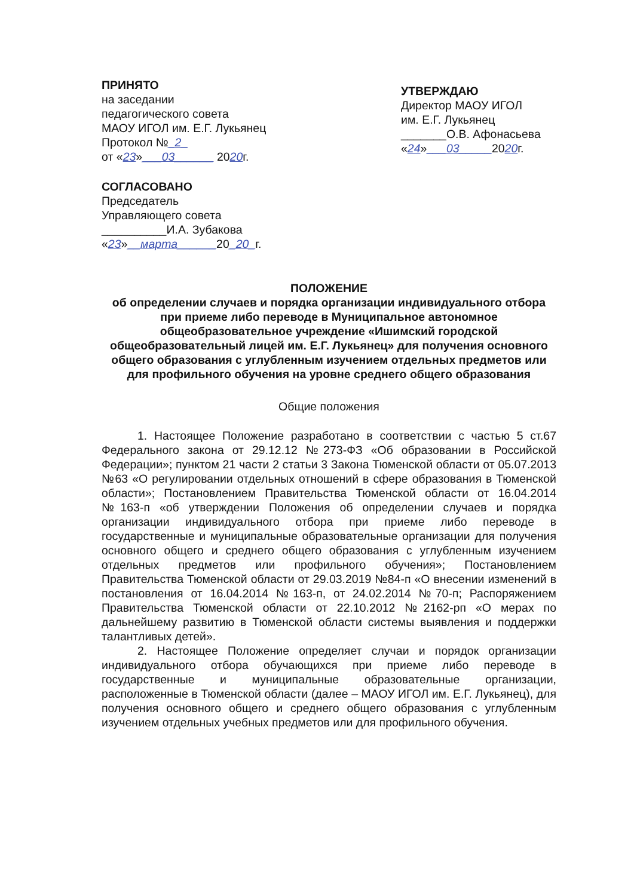ПРИНЯТО
на заседании
педагогического совета
МАОУ ИГОЛ им. Е.Г. Лукьянец
Протокол №_2_
от «23»___03______ 2020г.
СОГЛАСОВАНО
Председатель
Управляющего совета
__________И.А. Зубакова
«23»__марта______20_20_г.
УТВЕРЖДАЮ
Директор МАОУ ИГОЛ
им. Е.Г. Лукьянец
_______О.В. Афонасьева
«24»___03_____2020г.
ПОЛОЖЕНИЕ
об определении случаев и порядка организации индивидуального отбора при приеме либо переводе в Муниципальное автономное общеобразовательное учреждение «Ишимский городской общеобразовательный лицей им. Е.Г. Лукьянец» для получения основного общего образования с углубленным изучением отдельных предметов или для профильного обучения на уровне среднего общего образования
Общие положения
1. Настоящее Положение разработано в соответствии с частью 5 ст.67 Федерального закона от 29.12.12 №273-ФЗ «Об образовании в Российской Федерации»; пунктом 21 части 2 статьи 3 Закона Тюменской области от 05.07.2013 №63 «О регулировании отдельных отношений в сфере образования в Тюменской области»; Постановлением Правительства Тюменской области от 16.04.2014 №163-п «об утверждении Положения об определении случаев и порядка организации индивидуального отбора при приеме либо переводе в государственные и муниципальные образовательные организации для получения основного общего и среднего общего образования с углубленным изучением отдельных предметов или профильного обучения»; Постановлением Правительства Тюменской области от 29.03.2019 №84-п «О внесении изменений в постановления от 16.04.2014 №163-п, от 24.02.2014 №70-п; Распоряжением Правительства Тюменской области от 22.10.2012 №2162-рп «О мерах по дальнейшему развитию в Тюменской области системы выявления и поддержки талантливых детей».
2. Настоящее Положение определяет случаи и порядок организации индивидуального отбора обучающихся при приеме либо переводе в государственные и муниципальные образовательные организации, расположенные в Тюменской области (далее – МАОУ ИГОЛ им. Е.Г. Лукьянец), для получения основного общего и среднего общего образования с углубленным изучением отдельных учебных предметов или для профильного обучения.